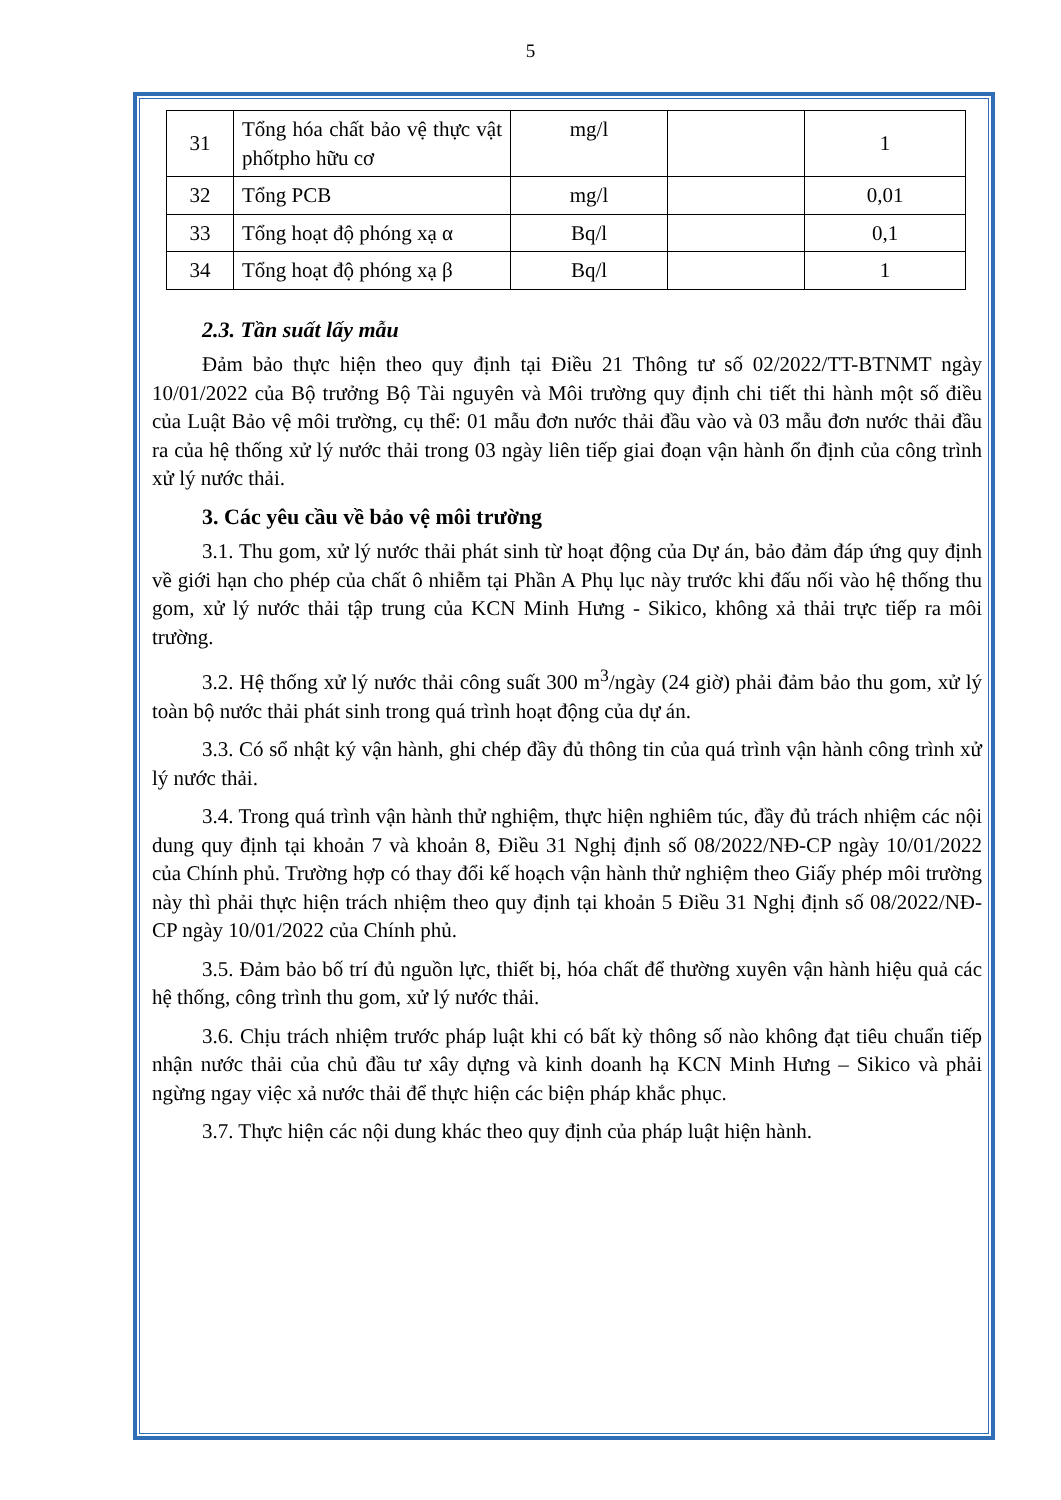5
| 31 | Tổng hóa chất bảo vệ thực vật phốtpho hữu cơ | mg/l | | 1 |
| 32 | Tổng PCB | mg/l | | 0,01 |
| 33 | Tổng hoạt độ phóng xạ α | Bq/l | | 0,1 |
| 34 | Tổng hoạt độ phóng xạ β | Bq/l | | 1 |
2.3. Tần suất lấy mẫu
Đảm bảo thực hiện theo quy định tại Điều 21 Thông tư số 02/2022/TT-BTNMT ngày 10/01/2022 của Bộ trưởng Bộ Tài nguyên và Môi trường quy định chi tiết thi hành một số điều của Luật Bảo vệ môi trường, cụ thể: 01 mẫu đơn nước thải đầu vào và 03 mẫu đơn nước thải đầu ra của hệ thống xử lý nước thải trong 03 ngày liên tiếp giai đoạn vận hành ổn định của công trình xử lý nước thải.
3. Các yêu cầu về bảo vệ môi trường
3.1. Thu gom, xử lý nước thải phát sinh từ hoạt động của Dự án, bảo đảm đáp ứng quy định về giới hạn cho phép của chất ô nhiễm tại Phần A Phụ lục này trước khi đấu nối vào hệ thống thu gom, xử lý nước thải tập trung của KCN Minh Hưng - Sikico, không xả thải trực tiếp ra môi trường.
3.2. Hệ thống xử lý nước thải công suất 300 m<sup>3</sup>/ngày (24 giờ) phải đảm bảo thu gom, xử lý toàn bộ nước thải phát sinh trong quá trình hoạt động của dự án.
3.3. Có sổ nhật ký vận hành, ghi chép đầy đủ thông tin của quá trình vận hành công trình xử lý nước thải.
3.4. Trong quá trình vận hành thử nghiệm, thực hiện nghiêm túc, đầy đủ trách nhiệm các nội dung quy định tại khoản 7 và khoản 8, Điều 31 Nghị định số 08/2022/NĐ-CP ngày 10/01/2022 của Chính phủ. Trường hợp có thay đổi kế hoạch vận hành thử nghiệm theo Giấy phép môi trường này thì phải thực hiện trách nhiệm theo quy định tại khoản 5 Điều 31 Nghị định số 08/2022/NĐ-CP ngày 10/01/2022 của Chính phủ.
3.5. Đảm bảo bố trí đủ nguồn lực, thiết bị, hóa chất để thường xuyên vận hành hiệu quả các hệ thống, công trình thu gom, xử lý nước thải.
3.6. Chịu trách nhiệm trước pháp luật khi có bất kỳ thông số nào không đạt tiêu chuẩn tiếp nhận nước thải của chủ đầu tư xây dựng và kinh doanh hạ KCN Minh Hưng – Sikico và phải ngừng ngay việc xả nước thải để thực hiện các biện pháp khắc phục.
3.7. Thực hiện các nội dung khác theo quy định của pháp luật hiện hành.